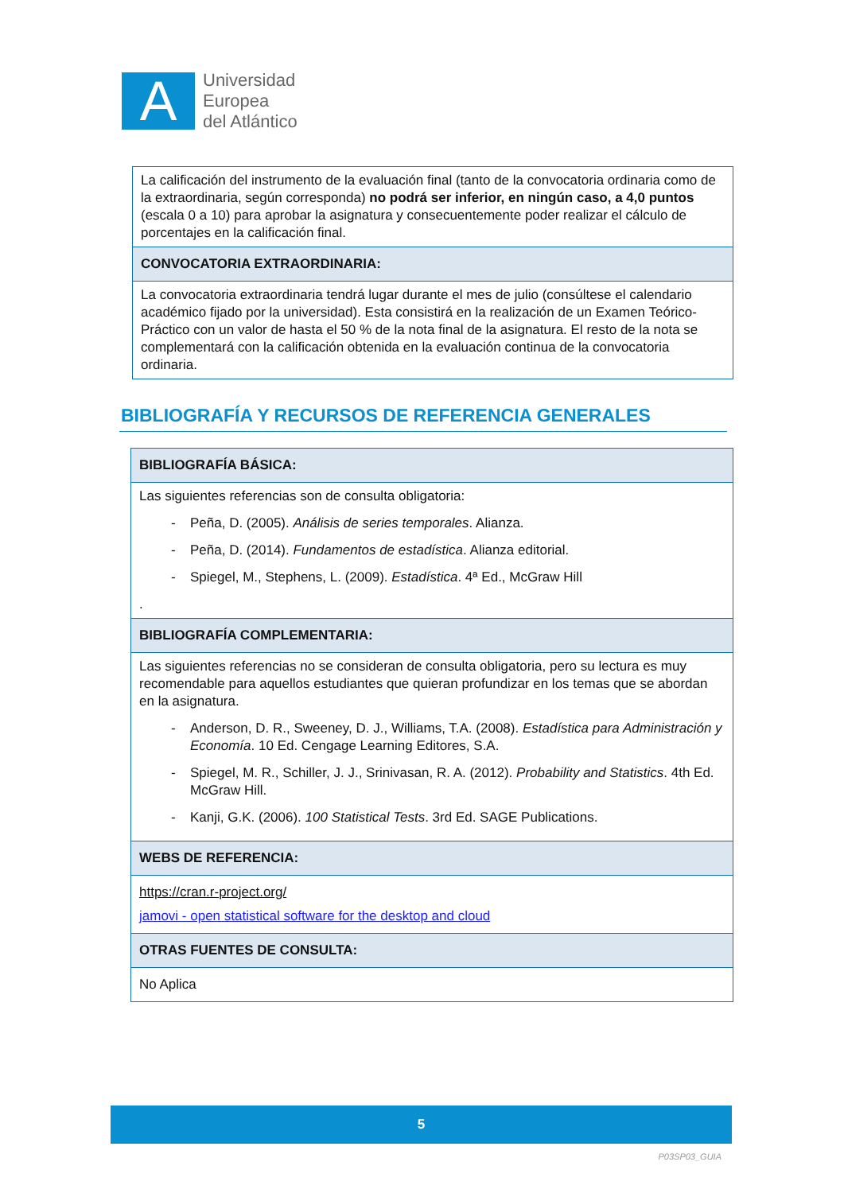A
Universidad
Europea
del Atlántico
| La calificación del instrumento de la evaluación final (tanto de la convocatoria ordinaria como de la extraordinaria, según corresponda) no podrá ser inferior, en ningún caso, a 4,0 puntos (escala 0 a 10) para aprobar la asignatura y consecuentemente poder realizar el cálculo de porcentajes en la calificación final. |
| CONVOCATORIA EXTRAORDINARIA: |
| La convocatoria extraordinaria tendrá lugar durante el mes de julio (consúltese el calendario académico fijado por la universidad). Esta consistirá en la realización de un Examen Teórico-Práctico con un valor de hasta el 50 % de la nota final de la asignatura. El resto de la nota se complementará con la calificación obtenida en la evaluación continua de la convocatoria ordinaria. |
BIBLIOGRAFÍA Y RECURSOS DE REFERENCIA GENERALES
| BIBLIOGRAFÍA BÁSICA: |
| Las siguientes referencias son de consulta obligatoria: - Peña, D. (2005). Análisis de series temporales . Alianza. - Peña, D. (2014). Fundamentos de estadística . Alianza editorial. - Spiegel, M., Stephens, L. (2009). Estadística . 4ª Ed., McGraw Hill . |
| BIBLIOGRAFÍA COMPLEMENTARIA: |
| Las siguientes referencias no se consideran de consulta obligatoria, pero su lectura es muy recomendable para aquellos estudiantes que quieran profundizar en los temas que se abordan en la asignatura. - Anderson, D. R., Sweeney, D. J., Williams, T.A. (2008). Estadística para Administración y Economía . 10 Ed. Cengage Learning Editores, S.A. - Spiegel, M. R., Schiller, J. J., Srinivasan, R. A. (2012). Probability and Statistics . 4th Ed. McGraw Hill. - Kanji, G.K. (2006). 100 Statistical Tests . 3rd Ed. SAGE Publications. |
| WEBS DE REFERENCIA: |
| https://cran.r-project.org/ jamovi - open statistical software for the desktop and cloud |
| OTRAS FUENTES DE CONSULTA: |
| No Aplica |
5
P03SP03_GUIA